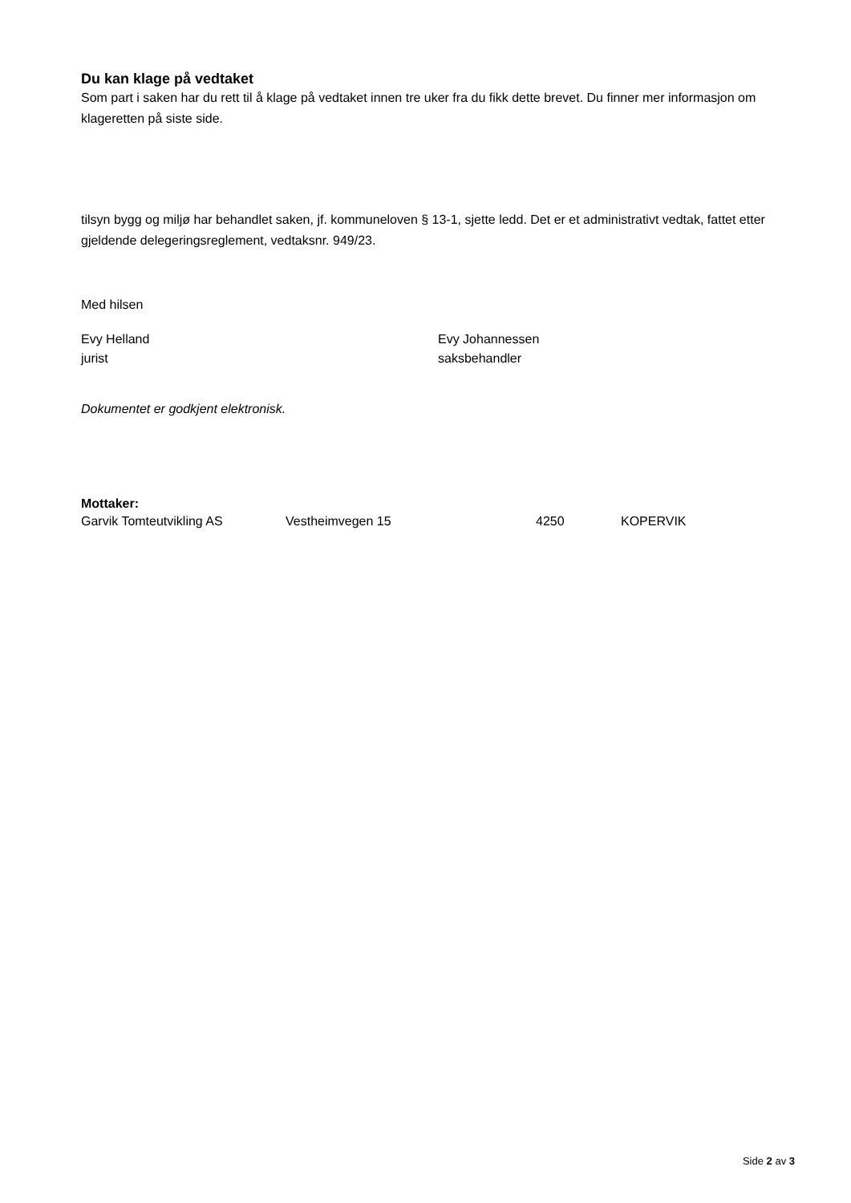Du kan klage på vedtaket
Som part i saken har du rett til å klage på vedtaket innen tre uker fra du fikk dette brevet. Du finner mer informasjon om klageretten på siste side.
tilsyn bygg og miljø har behandlet saken, jf. kommuneloven § 13-1, sjette ledd. Det er et administrativt vedtak, fattet etter gjeldende delegeringsreglement, vedtaksnr. 949/23.
Med hilsen
Evy Helland
jurist
Evy Johannessen
saksbehandler
Dokumentet er godkjent elektronisk.
Mottaker:
Garvik Tomteutvikling AS Vestheimvegen 15 4250 KOPERVIK
Side 2 av 3